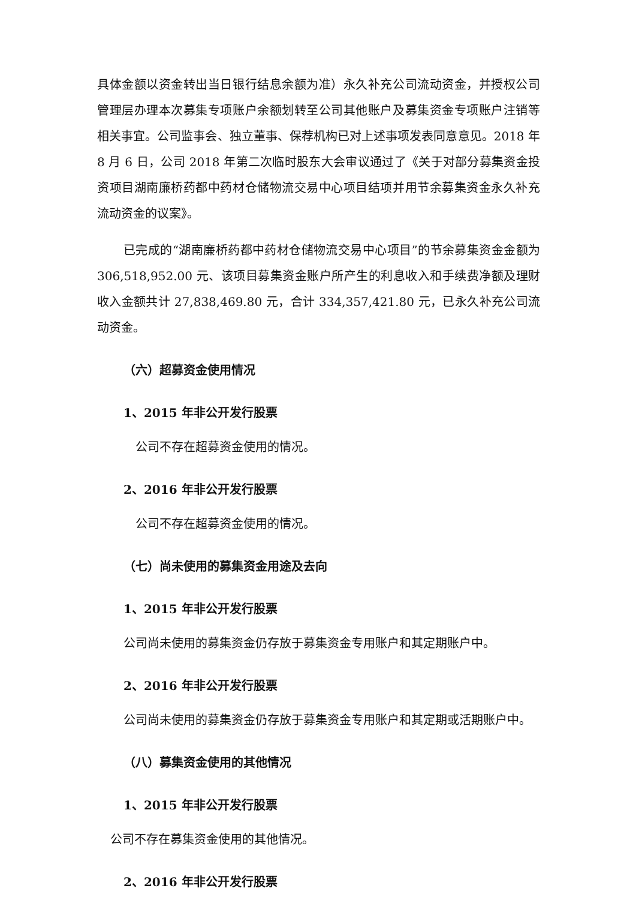具体金额以资金转出当日银行结息余额为准）永久补充公司流动资金，并授权公司管理层办理本次募集专项账户余额划转至公司其他账户及募集资金专项账户注销等相关事宜。公司监事会、独立董事、保荐机构已对上述事项发表同意意见。2018 年 8 月 6 日，公司 2018 年第二次临时股东大会审议通过了《关于对部分募集资金投资项目湖南廉桥药都中药材仓储物流交易中心项目结项并用节余募集资金永久补充流动资金的议案》。
已完成的“湖南廉桥药都中药材仓储物流交易中心项目”的节余募集资金金额为 306,518,952.00 元、该项目募集资金账户所产生的利息收入和手续费净额及理财收入金额共计 27,838,469.80 元，合计 334,357,421.80 元，已永久补充公司流动资金。
（六）超募资金使用情况
1、2015 年非公开发行股票
公司不存在超募资金使用的情况。
2、2016 年非公开发行股票
公司不存在超募资金使用的情况。
（七）尚未使用的募集资金用途及去向
1、2015 年非公开发行股票
公司尚未使用的募集资金仍存放于募集资金专用账户和其定期账户中。
2、2016 年非公开发行股票
公司尚未使用的募集资金仍存放于募集资金专用账户和其定期或活期账户中。
（八）募集资金使用的其他情况
1、2015 年非公开发行股票
公司不存在募集资金使用的其他情况。
2、2016 年非公开发行股票